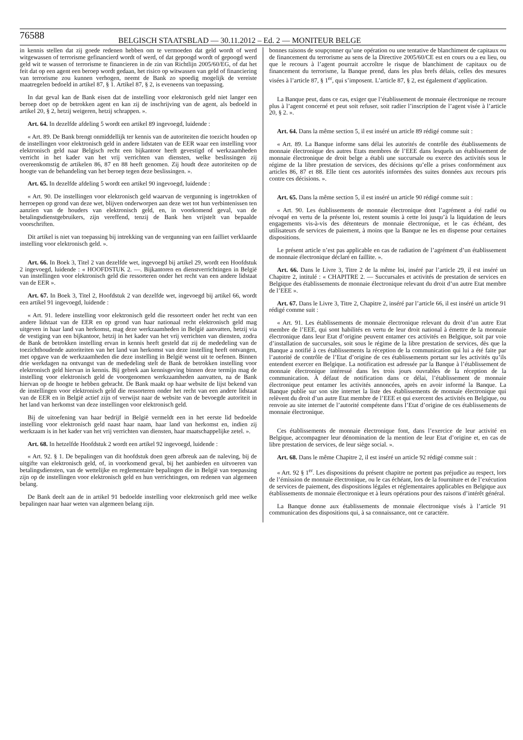76588
BELGISCH STAATSBLAD — 30.11.2012 – Ed. 2 — MONITEUR BELGE
in kennis stellen dat zij goede redenen hebben om te vermoeden dat geld wordt of werd witgewassen of terrorisme gefinancierd wordt of werd, of dat gepoogd wordt of gepoogd werd geld wit te wassen of terrorisme te financieren in de zin van Richtlijn 2005/60/EG, of dat het feit dat op een agent een beroep wordt gedaan, het risico op witwassen van geld of financiering van terrorisme zou kunnen verhogen, neemt de Bank zo spoedig mogelijk de vereiste maatregelen bedoeld in artikel 87, § 1. Artikel 87, § 2, is eveneens van toepassing.
In dat geval kan de Bank eisen dat de instelling voor elektronisch geld niet langer een beroep doet op de betrokken agent en kan zij de inschrijving van de agent, als bedoeld in artikel 20, § 2, hetzij weigeren, hetzij schrappen. ».
Art. 64. In dezelfde afdeling 5 wordt een artikel 89 ingevoegd, luidende :
« Art. 89. De Bank brengt onmiddellijk ter kennis van de autoriteiten die toezicht houden op de instellingen voor elektronisch geld in andere lidstaten van de EER waar een instelling voor elektronisch geld naar Belgisch recht een bijkantoor heeft gevestigd of werkzaamheden verricht in het kader van het vrij verrichten van diensten, welke beslissingen zij overeenkomstig de artikelen 86, 87 en 88 heeft genomen. Zij houdt deze autoriteiten op de hoogte van de behandeling van het beroep tegen deze beslissingen. ».
Art. 65. In dezelfde afdeling 5 wordt een artikel 90 ingevoegd, luidende :
« Art. 90. De instellingen voor elektronisch geld waarvan de vergunning is ingetrokken of herroepen op grond van deze wet, blijven onderworpen aan deze wet tot hun verbintenissen ten aanzien van de houders van elektronisch geld, en, in voorkomend geval, van de betalingsdienstgebruikers, zijn vereffend, tenzij de Bank hen vrijstelt van bepaalde voorschriften.
Dit artikel is niet van toepassing bij intrekking van de vergunning van een failliet verklaarde instelling voor elektronisch geld. ».
Art. 66. In Boek 3, Titel 2 van dezelfde wet, ingevoegd bij artikel 29, wordt een Hoofdstuk 2 ingevoegd, luidende : « HOOFDSTUK 2. —. Bijkantoren en dienstverrichtingen in België van instellingen voor elektronisch geld die ressorteren onder het recht van een andere lidstaat van de EER ».
Art. 67. In Boek 3, Titel 2, Hoofdstuk 2 van dezelfde wet, ingevoegd bij artikel 66, wordt een artikel 91 ingevoegd, luidende :
« Art. 91. Iedere instelling voor elektronisch geld die ressorteert onder het recht van een andere lidstaat van de EER en op grond van haar nationaal recht elektronisch geld mag uitgeven in haar land van herkomst, mag deze werkzaamheden in België aanvatten, hetzij via de vestiging van een bijkantoor, hetzij in het kader van het vrij verrichten van diensten, zodra de Bank de betrokken instelling ervan in kennis heeft gesteld dat zij de mededeling van de toezichthoudende autoriteiten van het land van herkomst van deze instelling heeft ontvangen, met opgave van de werkzaamheden die deze instelling in België wenst uit te oefenen. Binnen drie werkdagen na ontvangst van de mededeling stelt de Bank de betrokken instelling voor elektronisch geld hiervan in kennis. Bij gebrek aan kennisgeving binnen deze termijn mag de instelling voor elektronisch geld de voorgenomen werkzaamheden aanvatten, na de Bank hiervan op de hoogte te hebben gebracht. De Bank maakt op haar website de lijst bekend van de instellingen voor elektronisch geld die ressorteren onder het recht van een andere lidstaat van de EER en in België actief zijn of verwijst naar de website van de bevoegde autoriteit in het land van herkomst van deze instellingen voor elektronisch geld.
Bij de uitoefening van haar bedrijf in België vermeldt een in het eerste lid bedoelde instelling voor elektronisch geld naast haar naam, haar land van herkomst en, indien zij werkzaam is in het kader van het vrij verrichten van diensten, haar maatschappelijke zetel. ».
Art. 68. In hetzelfde Hoofdstuk 2 wordt een artikel 92 ingevoegd, luidende :
« Art. 92. § 1. De bepalingen van dit hoofdstuk doen geen afbreuk aan de naleving, bij de uitgifte van elektronisch geld, of, in voorkomend geval, bij het aanbieden en uitvoeren van betalingsdiensten, van de wettelijke en reglementaire bepalingen die in België van toepassing zijn op de instellingen voor elektronisch geld en hun verrichtingen, om redenen van algemeen belang.
De Bank deelt aan de in artikel 91 bedoelde instelling voor elektronisch geld mee welke bepalingen naar haar weten van algemeen belang zijn.
bonnes raisons de soupçonner qu’une opération ou une tentative de blanchiment de capitaux ou de financement du terrorisme au sens de la Directive 2005/60/CE est en cours ou a eu lieu, ou que le recours à l’agent pourrait accroître le risque de blanchiment de capitaux ou de financement du terrorisme, la Banque prend, dans les plus brefs délais, celles des mesures visées à l’article 87, § 1<sup>er</sup>, qui s’imposent. L’article 87, § 2, est également d’application.
La Banque peut, dans ce cas, exiger que l’établissement de monnaie électronique ne recoure plus à l’agent concerné et peut soit refuser, soit radier l’inscription de l’agent visée à l’article 20, § 2. ».
Art. 64. Dans la même section 5, il est inséré un article 89 rédigé comme suit :
« Art. 89. La Banque informe sans délai les autorités de contrôle des établissements de monnaie électronique des autres Etats membres de l’EEE dans lesquels un établissement de monnaie électronique de droit belge a établi une succursale ou exerce des activités sous le régime de la libre prestation de services, des décisions qu’elle a prises conformément aux articles 86, 87 et 88. Elle tient ces autorités informées des suites données aux recours pris contre ces décisions. ».
Art. 65. Dans la même section 5, il est inséré un article 90 rédigé comme suit :
« Art. 90. Les établissements de monnaie électronique dont l’agrément a été radié ou révoqué en vertu de la présente loi, restent soumis à cette loi jusqu’à la liquidation de leurs engagements vis-à-vis des détenteurs de monnaie électronique, et le cas échéant, des utilisateurs de services de paiement, à moins que la Banque ne les en dispense pour certaines dispositions.
Le présent article n’est pas applicable en cas de radiation de l’agrément d’un établissement de monnaie électronique déclaré en faillite. ».
Art. 66. Dans le Livre 3, Titre 2 de la même loi, inséré par l’article 29, il est inséré un Chapitre 2, intitulé : « CHAPITRE 2. — Succursales et activités de prestation de services en Belgique des établissements de monnaie électronique relevant du droit d’un autre Etat membre de l’EEE ».
Art. 67. Dans le Livre 3, Titre 2, Chapitre 2, inséré par l’article 66, il est inséré un article 91 rédigé comme suit :
« Art. 91. Les établissements de monnaie électronique relevant du droit d’un autre Etat membre de l’EEE, qui sont habilités en vertu de leur droit national à émettre de la monnaie électronique dans leur Etat d’origine peuvent entamer ces activités en Belgique, soit par voie d’installation de succursales, soit sous le régime de la libre prestation de services, dès que la Banque a notifié à ces établissements la réception de la communication qui lui a été faite par l’autorité de contrôle de l’Etat d’origine de ces établissements portant sur les activités qu’ils entendent exercer en Belgique. La notification est adressée par la Banque à l’établissement de monnaie électronique intéressé dans les trois jours ouvrables de la réception de la communication. À défaut de notification dans ce délai, l’établissement de monnaie électronique peut entamer les activités annoncées, après en avoir informé la Banque. La Banque publie sur son site internet la liste des établissements de monnaie électronique qui relèvent du droit d’un autre Etat membre de l’EEE et qui exercent des activités en Belgique, ou renvoie au site internet de l’autorité compétente dans l’Etat d’origine de ces établissements de monnaie électronique.
Ces établissements de monnaie électronique font, dans l’exercice de leur activité en Belgique, accompagner leur dénomination de la mention de leur Etat d’origine et, en cas de libre prestation de services, de leur siège social. ».
Art. 68. Dans le même Chapitre 2, il est inséré un article 92 rédigé comme suit :
« Art. 92 § 1<sup>er</sup>. Les dispositions du présent chapitre ne portent pas préjudice au respect, lors de l’émission de monnaie électronique, ou le cas échéant, lors de la fourniture et de l’exécution de services de paiement, des dispositions légales et réglementaires applicables en Belgique aux établissements de monnaie électronique et à leurs opérations pour des raisons d’intérêt général.
La Banque donne aux établissements de monnaie électronique visés à l’article 91 communication des dispositions qui, à sa connaissance, ont ce caractère.